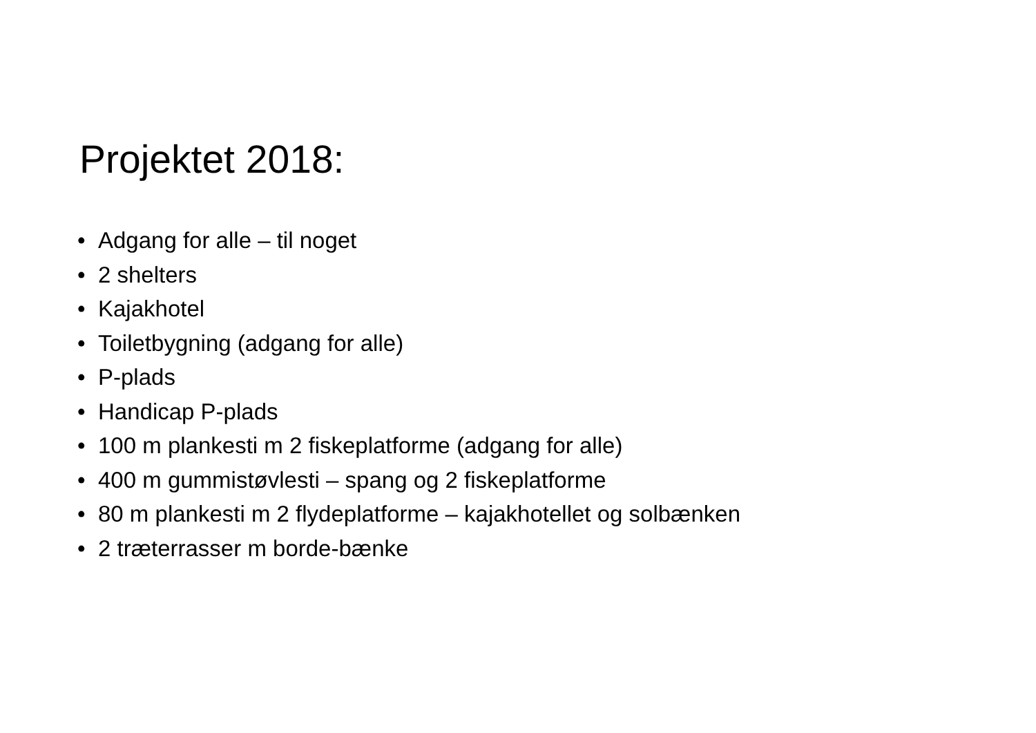Projektet 2018:
• Adgang for alle – til noget
• 2 shelters
• Kajakhotel
• Toiletbygning (adgang for alle)
• P-plads
• Handicap P-plads
• 100 m plankesti m 2 fiskeplatforme (adgang for alle)
• 400 m gummistøvlesti – spang og 2 fiskeplatforme
• 80 m plankesti m 2 flydeplatforme – kajakhotellet og solbænken
• 2 træterrasser m borde-bænke